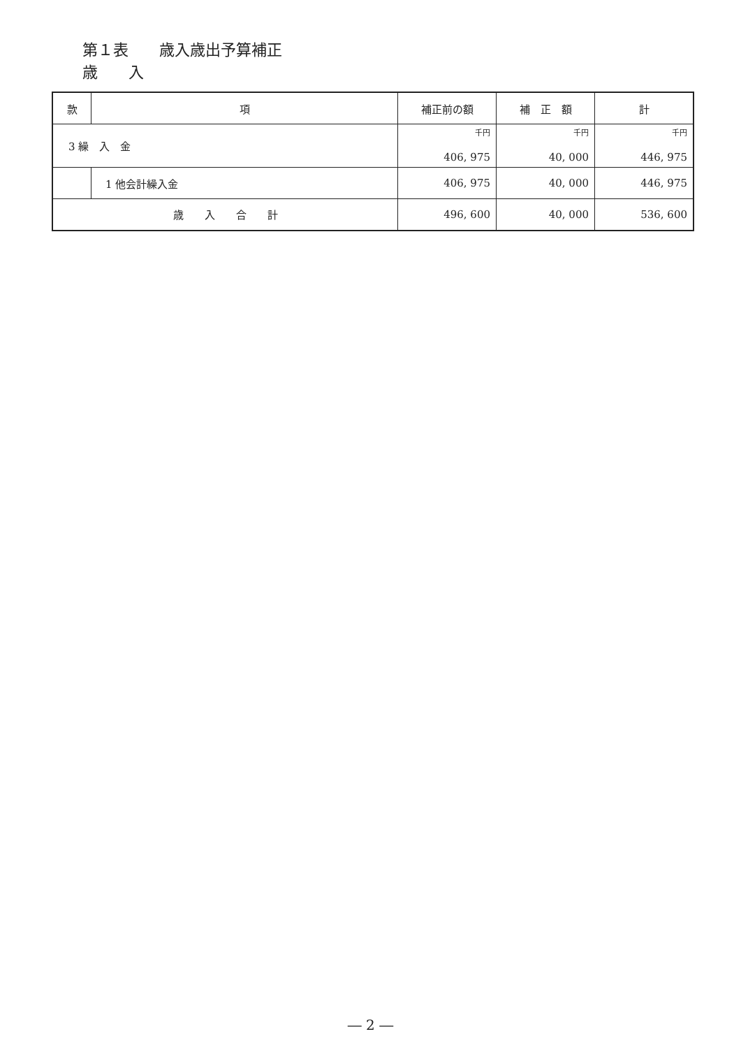第１表　　歳入歳出予算補正
歳　　入
| 款 | 項 | 補正前の額 | 補 正 額 | 計 |
| --- | --- | --- | --- | --- |
| 3 繰 入 金 | | 千円 406, 975 | 千円 40, 000 | 千円 446, 975 |
| | 1 他会計繰入金 | 406, 975 | 40, 000 | 446, 975 |
| 歳 入 合 計 | | 496, 600 | 40, 000 | 536, 600 |
― 2 ―